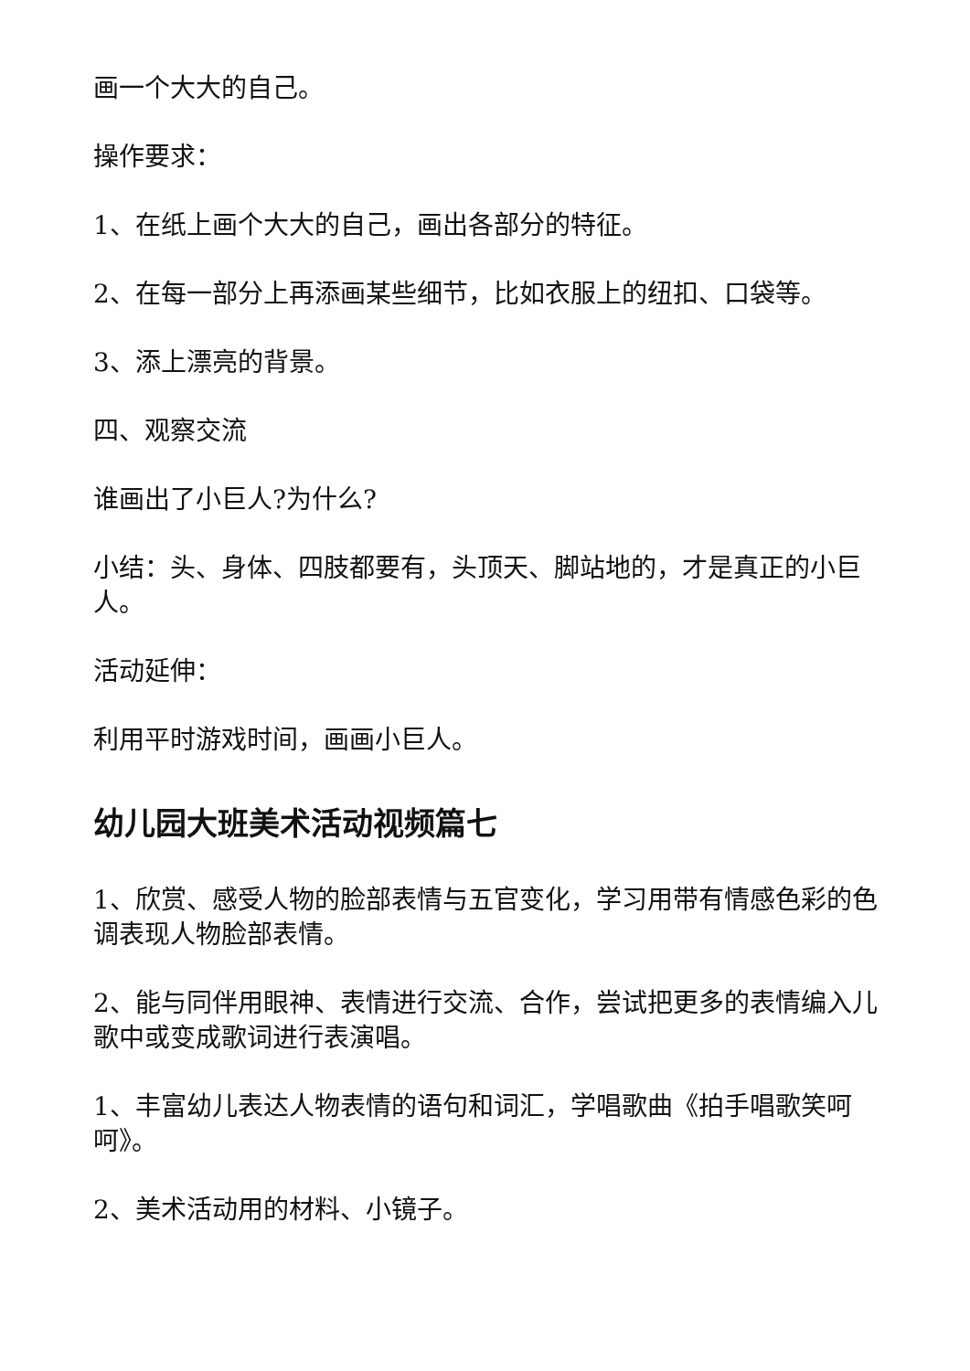画一个大大的自己。
操作要求：
1、在纸上画个大大的自己，画出各部分的特征。
2、在每一部分上再添画某些细节，比如衣服上的纽扣、口袋等。
3、添上漂亮的背景。
四、观察交流
谁画出了小巨人?为什么?
小结：头、身体、四肢都要有，头顶天、脚站地的，才是真正的小巨人。
活动延伸：
利用平时游戏时间，画画小巨人。
幼儿园大班美术活动视频篇七
1、欣赏、感受人物的脸部表情与五官变化，学习用带有情感色彩的色调表现人物脸部表情。
2、能与同伴用眼神、表情进行交流、合作，尝试把更多的表情编入儿歌中或变成歌词进行表演唱。
1、丰富幼儿表达人物表情的语句和词汇，学唱歌曲《拍手唱歌笑呵呵》。
2、美术活动用的材料、小镜子。